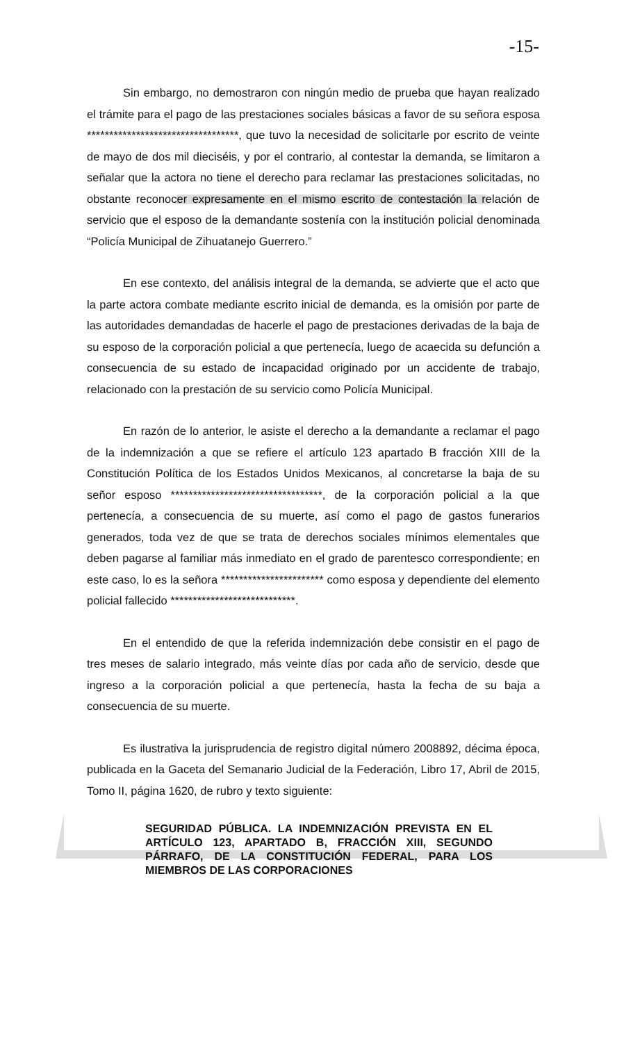-15-
Sin embargo, no demostraron con ningún medio de prueba que hayan realizado el trámite para el pago de las prestaciones sociales básicas a favor de su señora esposa **********************************, que tuvo la necesidad de solicitarle por escrito de veinte de mayo de dos mil dieciséis, y por el contrario, al contestar la demanda, se limitaron a señalar que la actora no tiene el derecho para reclamar las prestaciones solicitadas, no obstante reconocer expresamente en el mismo escrito de contestación la relación de servicio que el esposo de la demandante sostenía con la institución policial denominada “Policía Municipal de Zihuatanejo Guerrero.”
En ese contexto, del análisis integral de la demanda, se advierte que el acto que la parte actora combate mediante escrito inicial de demanda, es la omisión por parte de las autoridades demandadas de hacerle el pago de prestaciones derivadas de la baja de su esposo de la corporación policial a que pertenecía, luego de acaecida su defunción a consecuencia de su estado de incapacidad originado por un accidente de trabajo, relacionado con la prestación de su servicio como Policía Municipal.
En razón de lo anterior, le asiste el derecho a la demandante a reclamar el pago de la indemnización a que se refiere el artículo 123 apartado B fracción XIII de la Constitución Política de los Estados Unidos Mexicanos, al concretarse la baja de su señor esposo **********************************, de la corporación policial a la que pertenecía, a consecuencia de su muerte, así como el pago de gastos funerarios generados, toda vez de que se trata de derechos sociales mínimos elementales que deben pagarse al familiar más inmediato en el grado de parentesco correspondiente; en este caso, lo es la señora *********************** como esposa y dependiente del elemento policial fallecido ****************************.
En el entendido de que la referida indemnización debe consistir en el pago de tres meses de salario integrado, más veinte días por cada año de servicio, desde que ingreso a la corporación policial a que pertenecía, hasta la fecha de su baja a consecuencia de su muerte.
Es ilustrativa la jurisprudencia de registro digital número 2008892, décima época, publicada en la Gaceta del Semanario Judicial de la Federación, Libro 17, Abril de 2015, Tomo II, página 1620, de rubro y texto siguiente:
SEGURIDAD PÚBLICA. LA INDEMNIZACIÓN PREVISTA EN EL ARTÍCULO 123, APARTADO B, FRACCIÓN XIII, SEGUNDO PÁRRAFO, DE LA CONSTITUCIÓN FEDERAL, PARA LOS MIEMBROS DE LAS CORPORACIONES